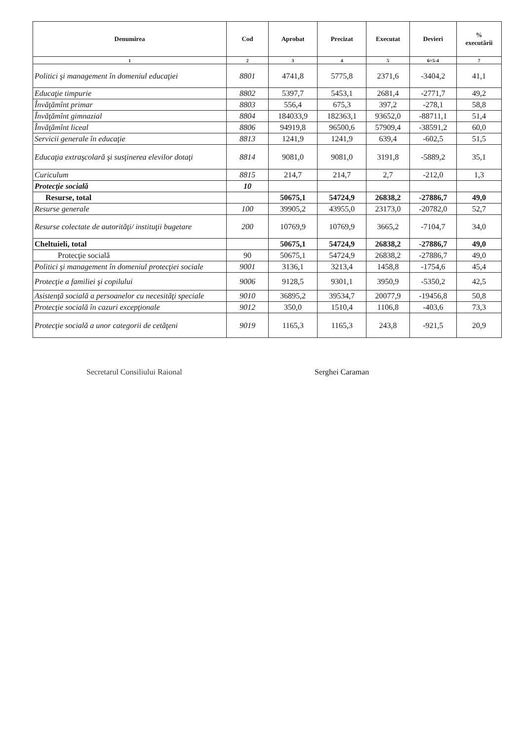| Denumirea | Cod | Aprobat | Precizat | Executat | Devieri | % executării |
| --- | --- | --- | --- | --- | --- | --- |
| 1 | 2 | 3 | 4 | 5 | 6=5-4 | 7 |
| Politici şi management în domeniul educaţiei | 8801 | 4741,8 | 5775,8 | 2371,6 | -3404,2 | 41,1 |
| Educaţie timpurie | 8802 | 5397,7 | 5453,1 | 2681,4 | -2771,7 | 49,2 |
| Învăţămînt primar | 8803 | 556,4 | 675,3 | 397,2 | -278,1 | 58,8 |
| Învăţămînt gimnazial | 8804 | 184033,9 | 182363,1 | 93652,0 | -88711,1 | 51,4 |
| Învăţămînt liceal | 8806 | 94919,8 | 96500,6 | 57909,4 | -38591,2 | 60,0 |
| Servicii generale în educaţie | 8813 | 1241,9 | 1241,9 | 639,4 | -602,5 | 51,5 |
| Educaţia extraşcolară şi susţinerea elevilor dotaţi | 8814 | 9081,0 | 9081,0 | 3191,8 | -5889,2 | 35,1 |
| Curiculum | 8815 | 214,7 | 214,7 | 2,7 | -212,0 | 1,3 |
| Protecţie socială | 10 | | | | | |
| Resurse, total | | 50675,1 | 54724,9 | 26838,2 | -27886,7 | 49,0 |
| Resurse generale | 100 | 39905,2 | 43955,0 | 23173,0 | -20782,0 | 52,7 |
| Resurse colectate de autorităţi/ instituţii bugetare | 200 | 10769,9 | 10769,9 | 3665,2 | -7104,7 | 34,0 |
| Cheltuieli, total | | 50675,1 | 54724,9 | 26838,2 | -27886,7 | 49,0 |
| Protecţie socială | 90 | 50675,1 | 54724,9 | 26838,2 | -27886,7 | 49,0 |
| Politici şi management în domeniul protecţiei sociale | 9001 | 3136,1 | 3213,4 | 1458,8 | -1754,6 | 45,4 |
| Protecţie a familiei şi copilului | 9006 | 9128,5 | 9301,1 | 3950,9 | -5350,2 | 42,5 |
| Asistenţă socială a persoanelor cu necesităţi speciale | 9010 | 36895,2 | 39534,7 | 20077,9 | -19456,8 | 50,8 |
| Protecţie socială în cazuri excepţionale | 9012 | 350,0 | 1510,4 | 1106,8 | -403,6 | 73,3 |
| Protecţie socială a unor categorii de cetăţeni | 9019 | 1165,3 | 1165,3 | 243,8 | -921,5 | 20,9 |
Secretarul Consiliului Raional Serghei Caraman